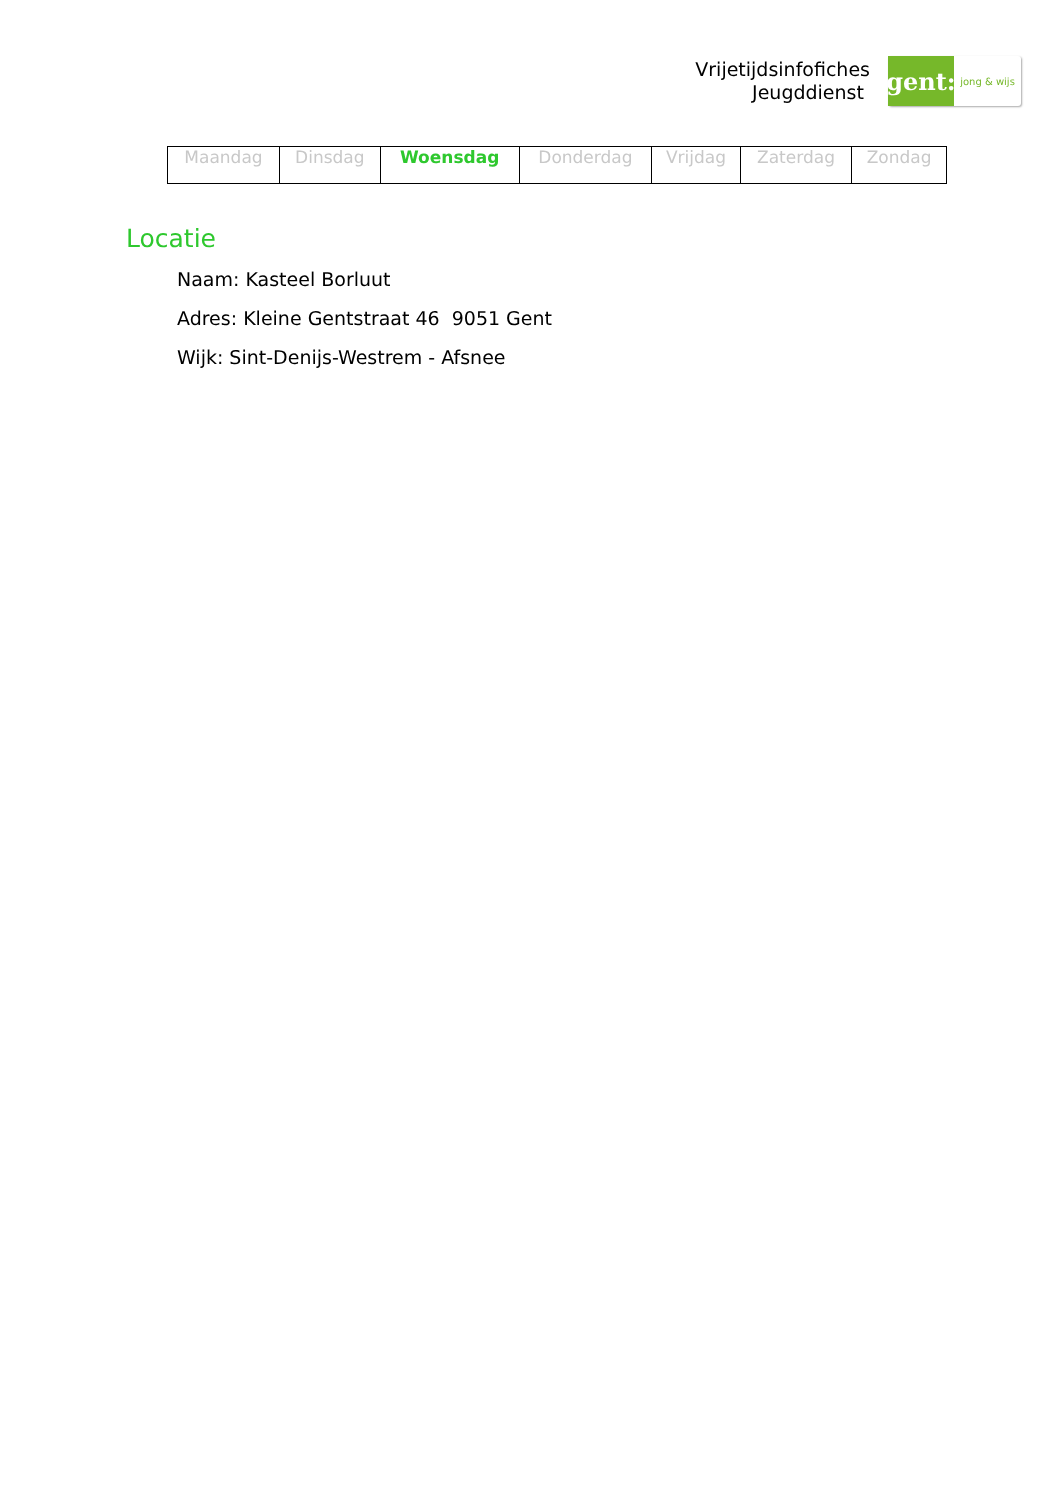Vrijetijdsinfofiches
Jeugddienst
gent:
jong & wijs
| Maandag | Dinsdag | Woensdag | Donderdag | Vrijdag | Zaterdag | Zondag |
Locatie
Naam: Kasteel Borluut
Adres: Kleine Gentstraat 46 9051 Gent
Wijk: Sint-Denijs-Westrem - Afsnee